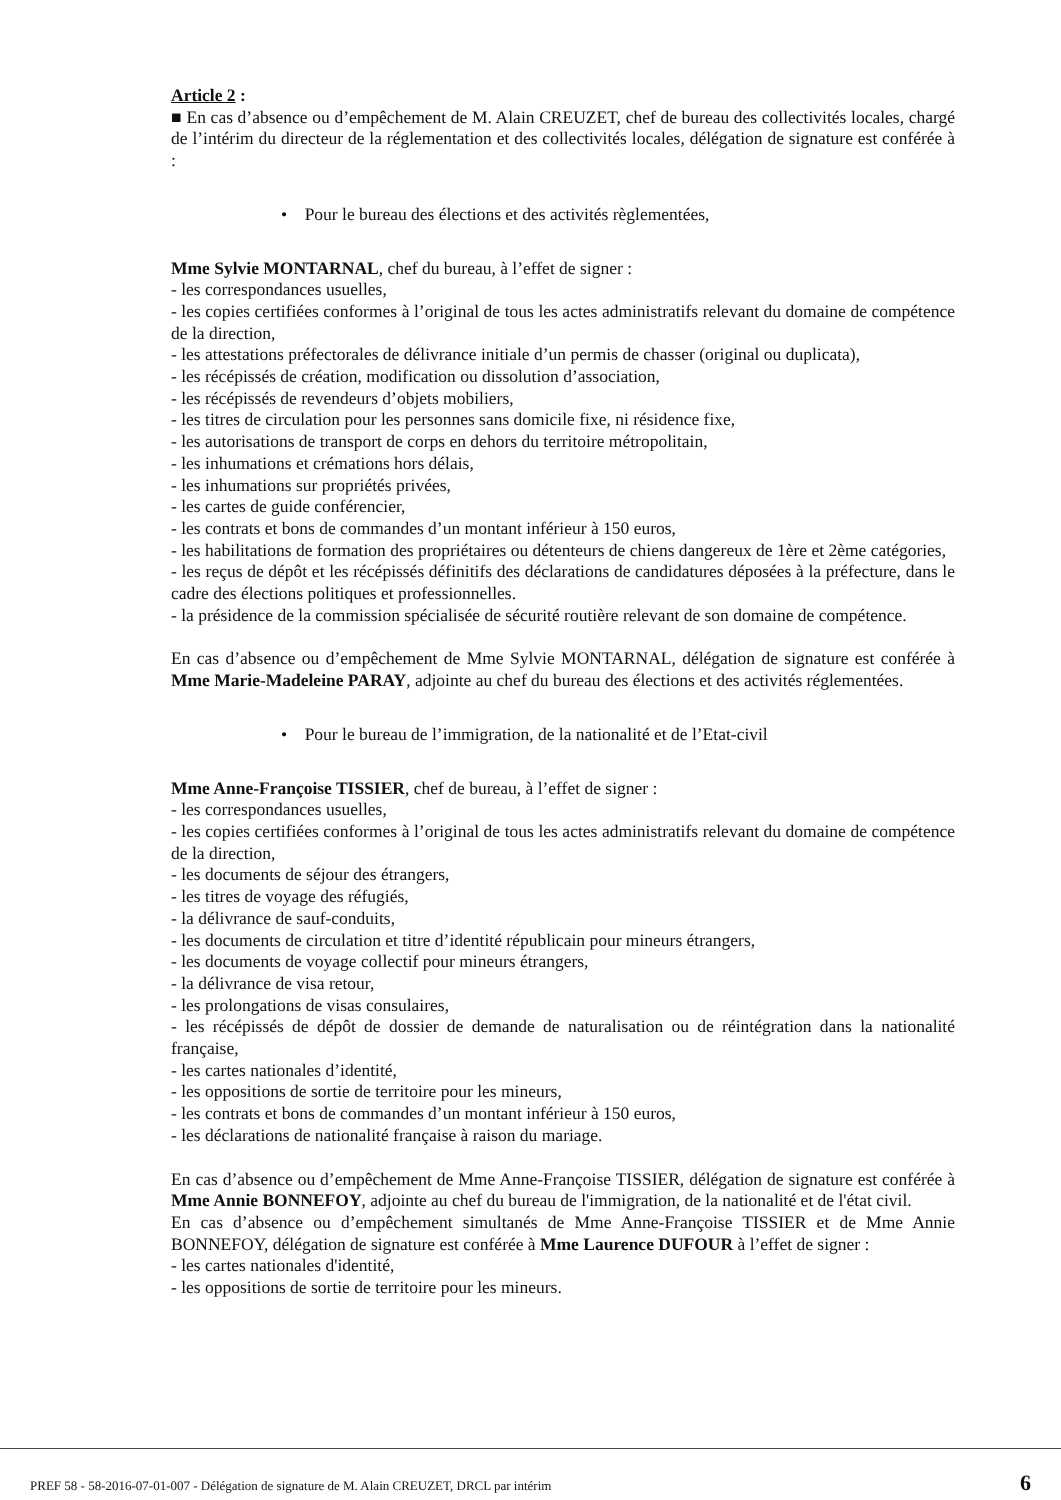Article 2 :
■ En cas d’absence ou d’empêchement de M. Alain CREUZET, chef de bureau des collectivités locales, chargé de l’intérim du directeur de la réglementation et des collectivités locales, délégation de signature est conférée à :
• Pour le bureau des élections et des activités règlementées,
Mme Sylvie MONTARNAL, chef du bureau, à l’effet de signer :
- les correspondances usuelles,
- les copies certifiées conformes à l’original de tous les actes administratifs relevant du domaine de compétence de la direction,
- les attestations préfectorales de délivrance initiale d’un permis de chasser (original ou duplicata),
- les récépissés de création, modification ou dissolution d’association,
- les récépissés de revendeurs d’objets mobiliers,
- les titres de circulation pour les personnes sans domicile fixe, ni résidence fixe,
- les autorisations de transport de corps en dehors du territoire métropolitain,
- les inhumations et crémations hors délais,
- les inhumations sur propriétés privées,
- les cartes de guide conférencier,
- les contrats et bons de commandes d’un montant inférieur à 150 euros,
- les habilitations de formation des propriétaires ou détenteurs de chiens dangereux de 1ère et 2ème catégories,
- les reçus de dépôt et les récépissés définitifs des déclarations de candidatures déposées à la préfecture, dans le cadre des élections politiques et professionnelles.
- la présidence de la commission spécialisée de sécurité routière relevant de son domaine de compétence.
En cas d’absence ou d’empêchement de Mme Sylvie MONTARNAL, délégation de signature est conférée à Mme Marie-Madeleine PARAY, adjointe au chef du bureau des élections et des activités réglementées.
• Pour le bureau de l’immigration, de la nationalité et de l’Etat-civil
Mme Anne-Françoise TISSIER, chef de bureau, à l’effet de signer :
- les correspondances usuelles,
- les copies certifiées conformes à l’original de tous les actes administratifs relevant du domaine de compétence de la direction,
- les documents de séjour des étrangers,
- les titres de voyage des réfugiés,
- la délivrance de sauf-conduits,
- les documents de circulation et titre d’identité républicain pour mineurs étrangers,
- les documents de voyage collectif pour mineurs étrangers,
- la délivrance de visa retour,
- les prolongations de visas consulaires,
- les récépissés de dépôt de dossier de demande de naturalisation ou de réintégration dans la nationalité française,
- les cartes nationales d’identité,
- les oppositions de sortie de territoire pour les mineurs,
- les contrats et bons de commandes d’un montant inférieur à 150 euros,
- les déclarations de nationalité française à raison du mariage.
En cas d’absence ou d’empêchement de Mme Anne-Françoise TISSIER, délégation de signature est conférée à Mme Annie BONNEFOY, adjointe au chef du bureau de l'immigration, de la nationalité et de l'état civil.
En cas d’absence ou d’empêchement simultanés de Mme Anne-Françoise TISSIER et de Mme Annie BONNEFOY, délégation de signature est conférée à Mme Laurence DUFOUR à l’effet de signer :
- les cartes nationales d'identité,
- les oppositions de sortie de territoire pour les mineurs.
PREF 58 - 58-2016-07-01-007 - Délégation de signature de M. Alain CREUZET, DRCL par intérim
6